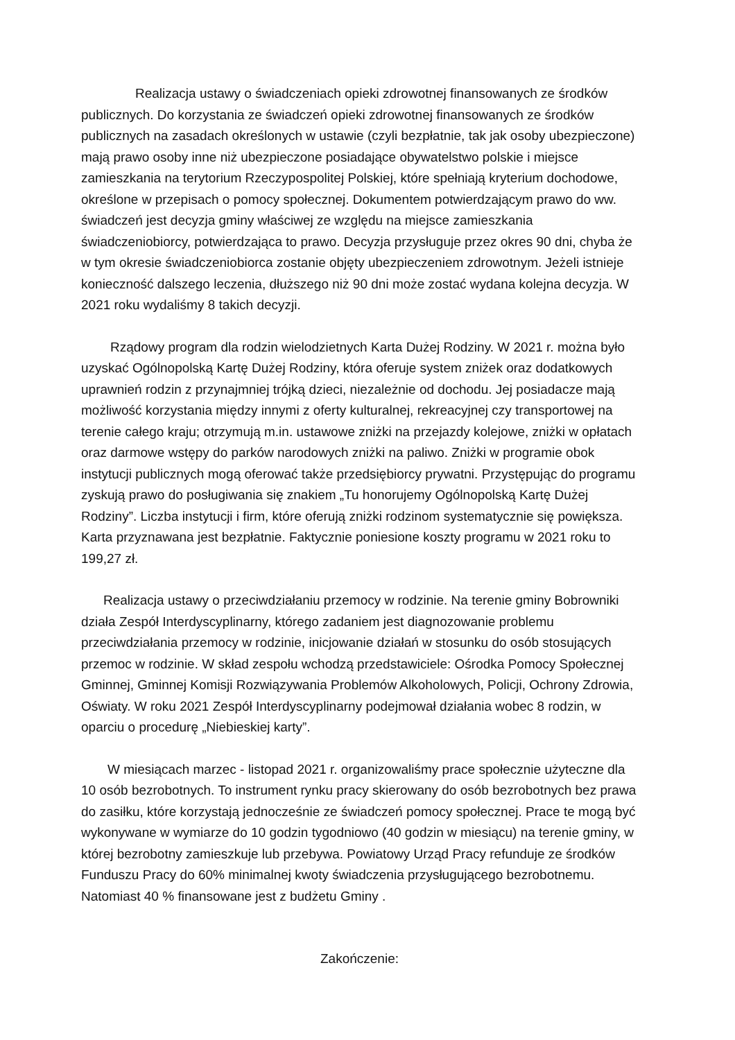Realizacja ustawy o świadczeniach opieki zdrowotnej finansowanych ze środków publicznych. Do korzystania ze świadczeń opieki zdrowotnej finansowanych ze środków publicznych na zasadach określonych w ustawie (czyli bezpłatnie, tak jak osoby ubezpieczone) mają prawo osoby inne niż ubezpieczone posiadające obywatelstwo polskie i miejsce zamieszkania na terytorium Rzeczypospolitej Polskiej, które spełniają kryterium dochodowe, określone w przepisach o pomocy społecznej. Dokumentem potwierdzającym prawo do ww. świadczeń jest decyzja gminy właściwej ze względu na miejsce zamieszkania świadczeniobiorcy, potwierdzająca to prawo. Decyzja przysługuje przez okres 90 dni, chyba że w tym okresie świadczeniobiorca zostanie objęty ubezpieczeniem zdrowotnym. Jeżeli istnieje konieczność dalszego leczenia, dłuższego niż 90 dni może zostać wydana kolejna decyzja. W 2021 roku wydaliśmy 8 takich decyzji.
Rządowy program dla rodzin wielodzietnych Karta Dużej Rodziny. W 2021 r. można było uzyskać Ogólnopolską Kartę Dużej Rodziny, która oferuje system zniżek oraz dodatkowych uprawnień rodzin z przynajmniej trójką dzieci, niezależnie od dochodu. Jej posiadacze mają możliwość korzystania między innymi z oferty kulturalnej, rekreacyjnej czy transportowej na terenie całego kraju; otrzymują m.in. ustawowe zniżki na przejazdy kolejowe, zniżki w opłatach oraz darmowe wstępy do parków narodowych zniżki na paliwo. Zniżki w programie obok instytucji publicznych mogą oferować także przedsiębiorcy prywatni. Przystępując do programu zyskują prawo do posługiwania się znakiem „Tu honorujemy Ogólnopolską Kartę Dużej Rodziny”. Liczba instytucji i firm, które oferują zniżki rodzinom systematycznie się powiększa. Karta przyznawana jest bezpłatnie. Faktycznie poniesione koszty programu w 2021 roku to 199,27 zł.
Realizacja ustawy o przeciwdziałaniu przemocy w rodzinie. Na terenie gminy Bobrowniki działa Zespół Interdyscyplinarny, którego zadaniem jest diagnozowanie problemu przeciwdziałania przemocy w rodzinie, inicjowanie działań w stosunku do osób stosujących przemoc w rodzinie. W skład zespołu wchodzą przedstawiciele: Ośrodka Pomocy Społecznej Gminnej, Gminnej Komisji Rozwiązywania Problemów Alkoholowych, Policji, Ochrony Zdrowia, Oświaty. W roku 2021 Zespół Interdyscyplinarny podejmował działania wobec 8 rodzin, w oparciu o procedurę „Niebieskiej karty”.
W miesiącach marzec - listopad 2021 r. organizowaliśmy prace społecznie użyteczne dla 10 osób bezrobotnych. To instrument rynku pracy skierowany do osób bezrobotnych bez prawa do zasiłku, które korzystają jednocześnie ze świadczeń pomocy społecznej. Prace te mogą być wykonywane w wymiarze do 10 godzin tygodniowo (40 godzin w miesiącu) na terenie gminy, w której bezrobotny zamieszkuje lub przebywa. Powiatowy Urząd Pracy refunduje ze środków Funduszu Pracy do 60% minimalnej kwoty świadczenia przysługującego bezrobotnemu. Natomiast 40 % finansowane jest z budżetu Gminy .
Zakończenie: